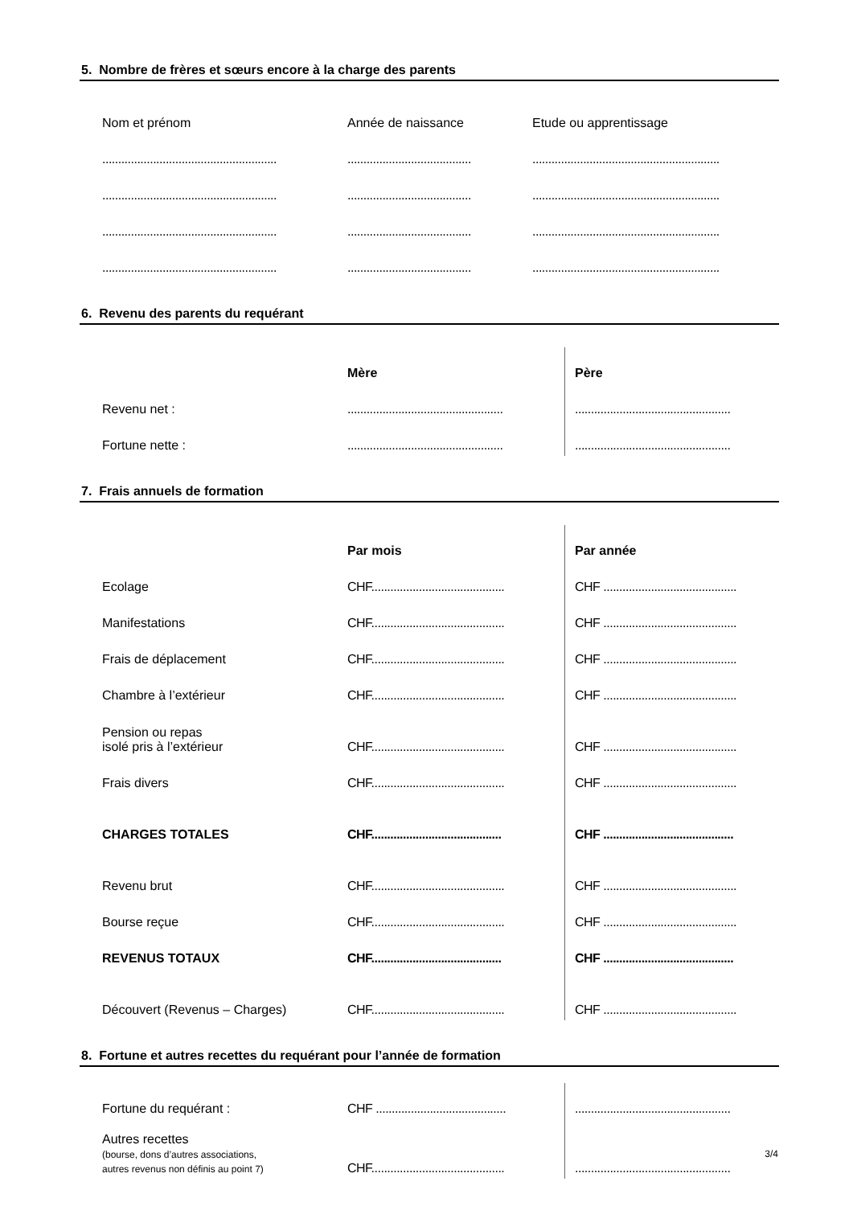5. Nombre de frères et sœurs encore à la charge des parents
| Nom et prénom | Année de naissance | Etude ou apprentissage |
| ....................................................... | ....................................... | ........................................................... |
| ....................................................... | ....................................... | ........................................................... |
| ....................................................... | ....................................... | ........................................................... |
| ....................................................... | ....................................... | ........................................................... |
6. Revenu des parents du requérant
| | Mère | Père |
| Revenu net : | ................................................. | ................................................. |
| Fortune nette : | ................................................. | ................................................. |
7. Frais annuels de formation
| | Par mois | Par année |
| Ecolage | CHF.......................................... | CHF .......................................... |
| Manifestations | CHF.......................................... | CHF .......................................... |
| Frais de déplacement | CHF.......................................... | CHF .......................................... |
| Chambre à l’extérieur | CHF.......................................... | CHF .......................................... |
| Pension ou repas isolé pris à l’extérieur | CHF.......................................... | CHF .......................................... |
| Frais divers | CHF.......................................... | CHF .......................................... |
| CHARGES TOTALES | CHF......................................... | CHF ......................................... |
| Revenu brut | CHF.......................................... | CHF .......................................... |
| Bourse reçue | CHF.......................................... | CHF .......................................... |
| REVENUS TOTAUX | CHF......................................... | CHF ......................................... |
| Découvert (Revenus – Charges) | CHF.......................................... | CHF .......................................... |
8. Fortune et autres recettes du requérant pour l’année de formation
| Fortune du requérant : | CHF ......................................... | ................................................. |
| Autres recettes (bourse, dons d’autres associations, autres revenus non définis au point 7) | CHF.......................................... | ................................................. |
3/4